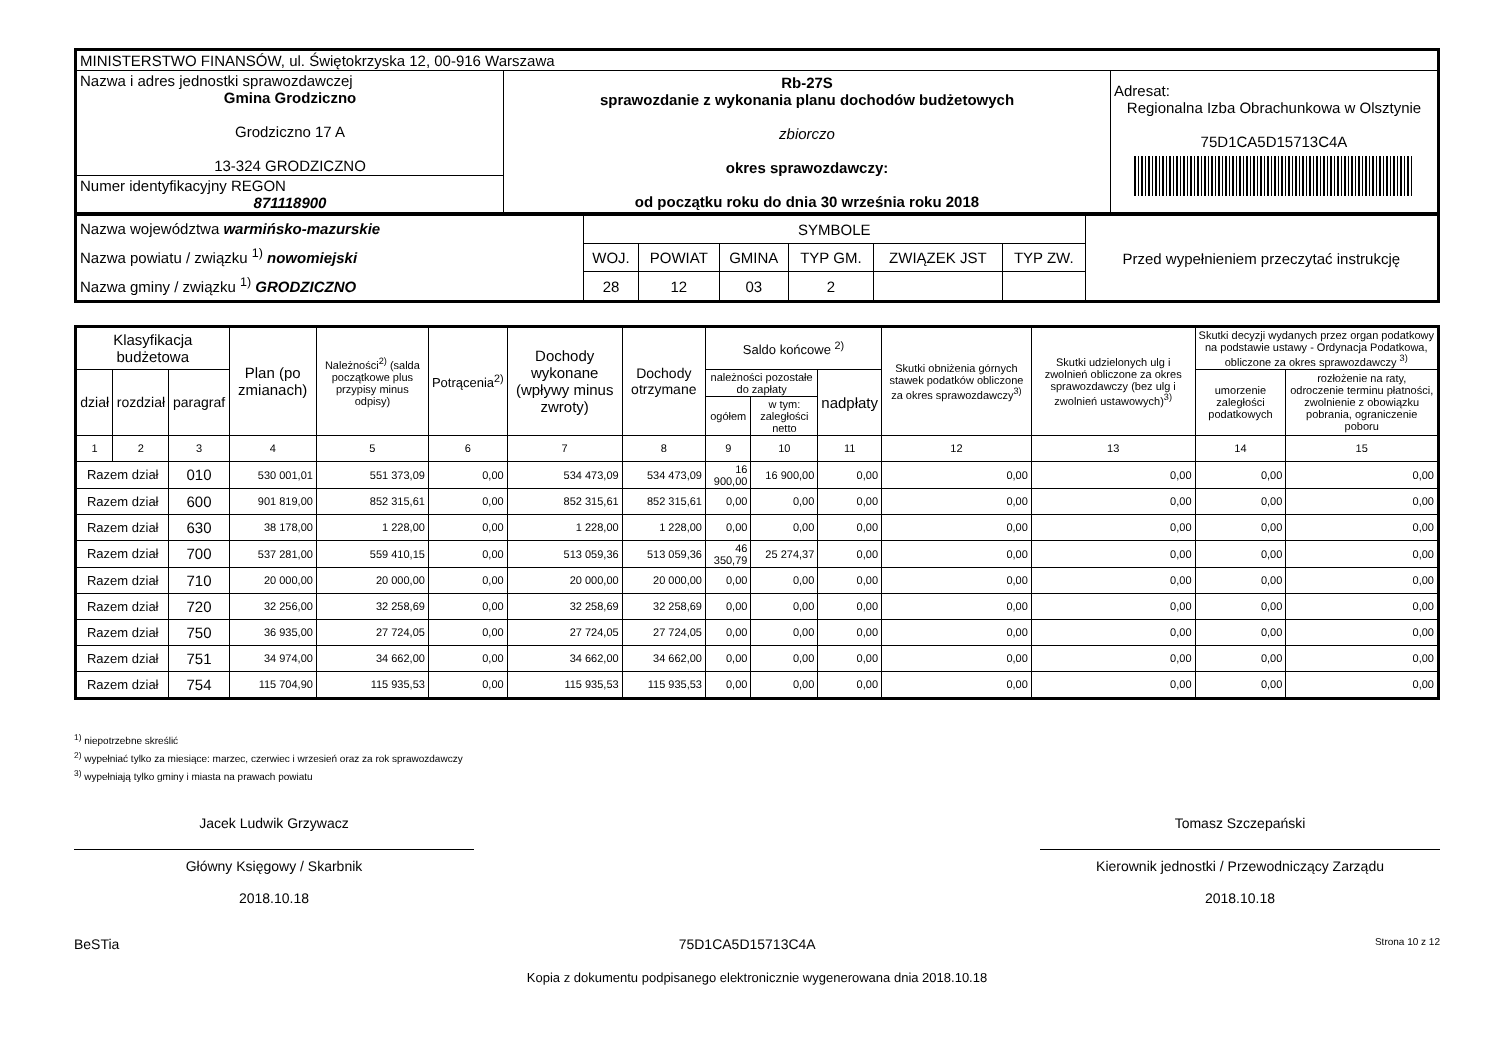| MINISTERSTWO FINANSÓW, ul. Świętokrzyska 12, 00-916 Warszawa | | |
| Nazwa i adres jednostki sprawozdawczej Gmina Grodziczno Grodziczno 17 A 13-324 GRODZICZNO | Rb-27S sprawozdanie z wykonania planu dochodów budżetowych zbiorczo okres sprawozdawczy: od początku roku do dnia 30 września roku 2018 | Adresat: Regionalna Izba Obrachunkowa w Olsztynie 75D1CA5D15713C4A |
| Numer identyfikacyjny REGON 871118900 | | |
| Nazwa województwa warmińsko-mazurskie Nazwa powiatu / związku <sup>1)</sup> nowomiejski Nazwa gminy / związku <sup>1)</sup> GRODZICZNO | SYMBOLE | | | | | | Przed wypełnieniem przeczytać instrukcję |
| | WOJ. | POWIAT | GMINA | TYP GM. | ZWIĄZEK JST | TYP ZW. | |
| | 28 | 12 | 03 | 2 | | | |
| Klasyfikacja budżetowa | | | Plan (po zmianach) | Należności<sup>2)</sup> (salda początkowe plus przypisy minus odpisy) | Potrącenia<sup>2)</sup> | Dochody wykonane (wpływy minus zwroty) | Dochody otrzymane | Saldo końcowe <sup>2)</sup> | | | Skutki obniżenia górnych stawek podatków obliczone za okres sprawozdawczy<sup>3)</sup> | Skutki udzielonych ulg i zwolnień obliczone za okres sprawozdawczy (bez ulg i zwolnień ustawowych)<sup>3)</sup> | Skutki decyzji wydanych przez organ podatkowy na podstawie ustawy - Ordynacja Podatkowa, obliczone za okres sprawozdawczy <sup>3)</sup> | |
| --- | --- | --- | --- | --- | --- | --- | --- | --- | --- | --- | --- | --- | --- | --- |
| dział | rozdział | paragraf | | | | | | należności pozostałe do zapłaty | | nadpłaty | | | umorzenie zaległości podatkowych | rozłożenie na raty, odroczenie terminu płatności, zwolnienie z obowiązku pobrania, ograniczenie poboru |
| | | | | | | | | ogółem | w tym: zaległości netto | | | | | |
| 1 | 2 | 3 | 4 | 5 | 6 | 7 | 8 | 9 | 10 | 11 | 12 | 13 | 14 | 15 |
| Razem dział | | 010 | 530 001,01 | 551 373,09 | 0,00 | 534 473,09 | 534 473,09 | 16 900,00 | 16 900,00 | 0,00 | 0,00 | 0,00 | 0,00 | 0,00 |
| Razem dział | | 600 | 901 819,00 | 852 315,61 | 0,00 | 852 315,61 | 852 315,61 | 0,00 | 0,00 | 0,00 | 0,00 | 0,00 | 0,00 | 0,00 |
| Razem dział | | 630 | 38 178,00 | 1 228,00 | 0,00 | 1 228,00 | 1 228,00 | 0,00 | 0,00 | 0,00 | 0,00 | 0,00 | 0,00 | 0,00 |
| Razem dział | | 700 | 537 281,00 | 559 410,15 | 0,00 | 513 059,36 | 513 059,36 | 46 350,79 | 25 274,37 | 0,00 | 0,00 | 0,00 | 0,00 | 0,00 |
| Razem dział | | 710 | 20 000,00 | 20 000,00 | 0,00 | 20 000,00 | 20 000,00 | 0,00 | 0,00 | 0,00 | 0,00 | 0,00 | 0,00 | 0,00 |
| Razem dział | | 720 | 32 256,00 | 32 258,69 | 0,00 | 32 258,69 | 32 258,69 | 0,00 | 0,00 | 0,00 | 0,00 | 0,00 | 0,00 | 0,00 |
| Razem dział | | 750 | 36 935,00 | 27 724,05 | 0,00 | 27 724,05 | 27 724,05 | 0,00 | 0,00 | 0,00 | 0,00 | 0,00 | 0,00 | 0,00 |
| Razem dział | | 751 | 34 974,00 | 34 662,00 | 0,00 | 34 662,00 | 34 662,00 | 0,00 | 0,00 | 0,00 | 0,00 | 0,00 | 0,00 | 0,00 |
| Razem dział | | 754 | 115 704,90 | 115 935,53 | 0,00 | 115 935,53 | 115 935,53 | 0,00 | 0,00 | 0,00 | 0,00 | 0,00 | 0,00 | 0,00 |
<sup>1)</sup> niepotrzebne skreślić
<sup>2)</sup> wypełniać tylko za miesiące: marzec, czerwiec i wrzesień oraz za rok sprawozdawczy
<sup>3)</sup> wypełniają tylko gminy i miasta na prawach powiatu
Jacek Ludwik Grzywacz
Główny Księgowy / Skarbnik
2018.10.18
Tomasz Szczepański
Kierownik jednostki / Przewodniczący Zarządu
2018.10.18
BeSTia 75D1CA5D15713C4A Strona 10 z 12
Kopia z dokumentu podpisanego elektronicznie wygenerowana dnia 2018.10.18